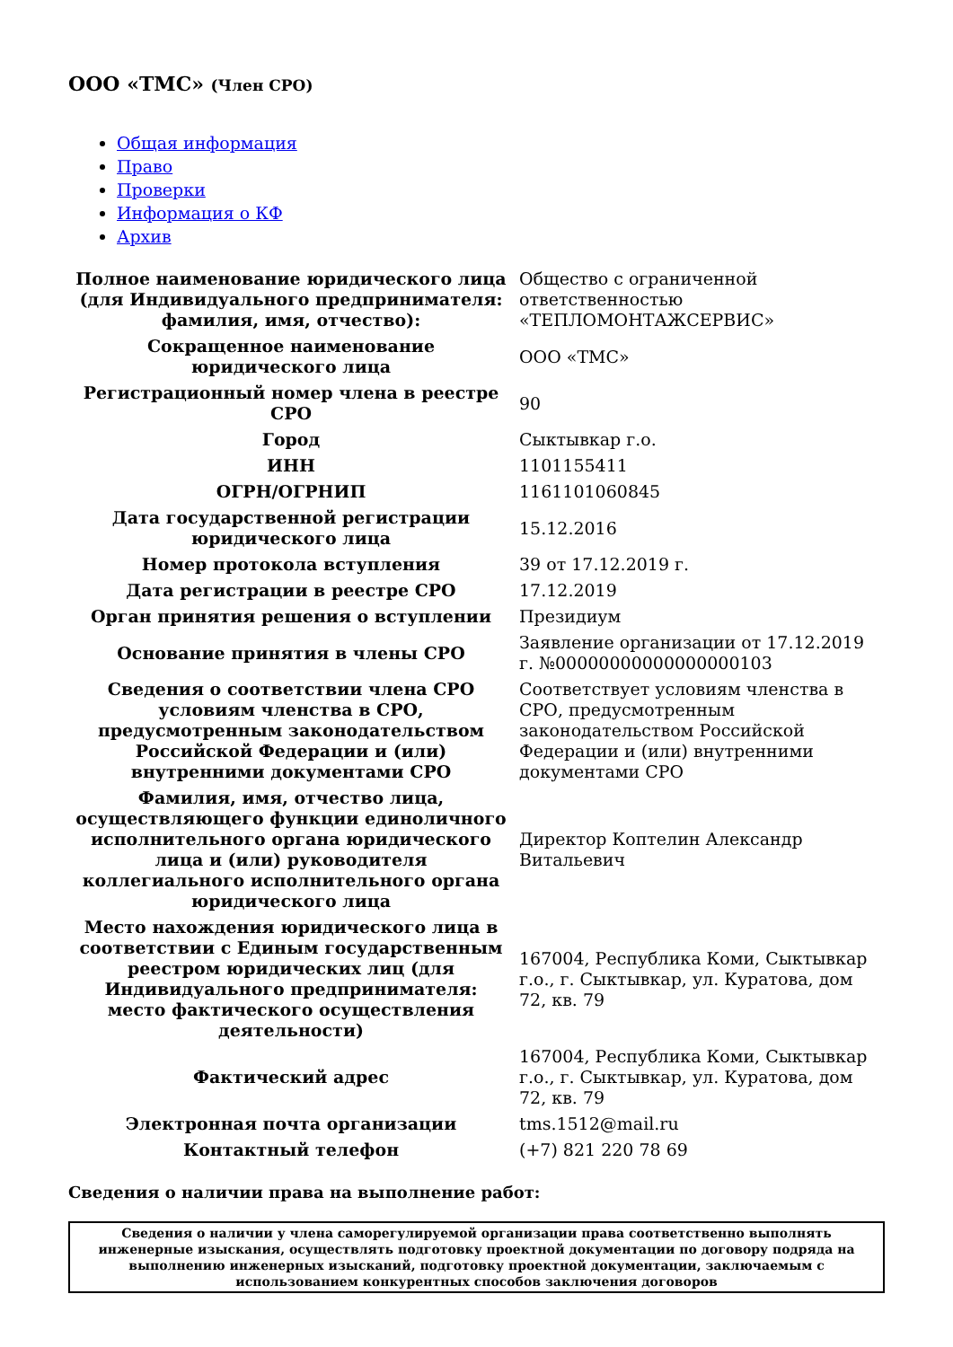ООО «ТМС» (Член СРО)
Общая информация
Право
Проверки
Информация о КФ
Архив
| Полное наименование юридического лица (для Индивидуального предпринимателя: фамилия, имя, отчество): | Общество с ограниченной ответственностью «ТЕПЛОМОНТАЖСЕРВИС» |
| Сокращенное наименование юридического лица | ООО «ТМС» |
| Регистрационный номер члена в реестре СРО | 90 |
| Город | Сыктывкар г.о. |
| ИНН | 1101155411 |
| ОГРН/ОГРНИП | 1161101060845 |
| Дата государственной регистрации юридического лица | 15.12.2016 |
| Номер протокола вступления | 39 от 17.12.2019 г. |
| Дата регистрации в реестре СРО | 17.12.2019 |
| Орган принятия решения о вступлении | Президиум |
| Основание принятия в члены СРО | Заявление организации от 17.12.2019 г. №00000000000000000103 |
| Сведения о соответствии члена СРО условиям членства в СРО, предусмотренным законодательством Российской Федерации и (или) внутренними документами СРО | Соответствует условиям членства в СРО, предусмотренным законодательством Российской Федерации и (или) внутренними документами СРО |
| Фамилия, имя, отчество лица, осуществляющего функции единоличного исполнительного органа юридического лица и (или) руководителя коллегиального исполнительного органа юридического лица | Директор Коптелин Александр Витальевич |
| Место нахождения юридического лица в соответствии с Единым государственным реестром юридических лиц (для Индивидуального предпринимателя: место фактического осуществления деятельности) | 167004, Республика Коми, Сыктывкар г.о., г. Сыктывкар, ул. Куратова, дом 72, кв. 79 |
| Фактический адрес | 167004, Республика Коми, Сыктывкар г.о., г. Сыктывкар, ул. Куратова, дом 72, кв. 79 |
| Электронная почта организации | tms.1512@mail.ru |
| Контактный телефон | (+7) 821 220 78 69 |
Сведения о наличии права на выполнение работ:
| Сведения о наличии у члена саморегулируемой организации права соответственно выполнять инженерные изыскания, осуществлять подготовку проектной документации по договору подряда на выполнению инженерных изысканий, подготовку проектной документации, заключаемым с использованием конкурентных способов заключения договоров |
| --- |